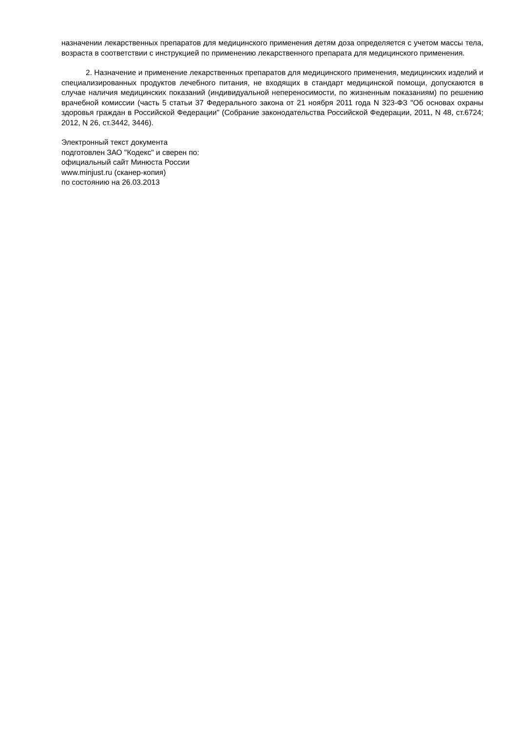назначении лекарственных препаратов для медицинского применения детям доза определяется с учетом массы тела, возраста в соответствии с инструкцией по применению лекарственного препарата для медицинского применения.
2. Назначение и применение лекарственных препаратов для медицинского применения, медицинских изделий и специализированных продуктов лечебного питания, не входящих в стандарт медицинской помощи, допускаются в случае наличия медицинских показаний (индивидуальной непереносимости, по жизненным показаниям) по решению врачебной комиссии (часть 5 статьи 37 Федерального закона от 21 ноября 2011 года N 323-ФЗ "Об основах охраны здоровья граждан в Российской Федерации" (Собрание законодательства Российской Федерации, 2011, N 48, ст.6724; 2012, N 26, ст.3442, 3446).
Электронный текст документа
подготовлен ЗАО "Кодекс" и сверен по:
официальный сайт Минюста России
www.minjust.ru (сканер-копия)
по состоянию на 26.03.2013